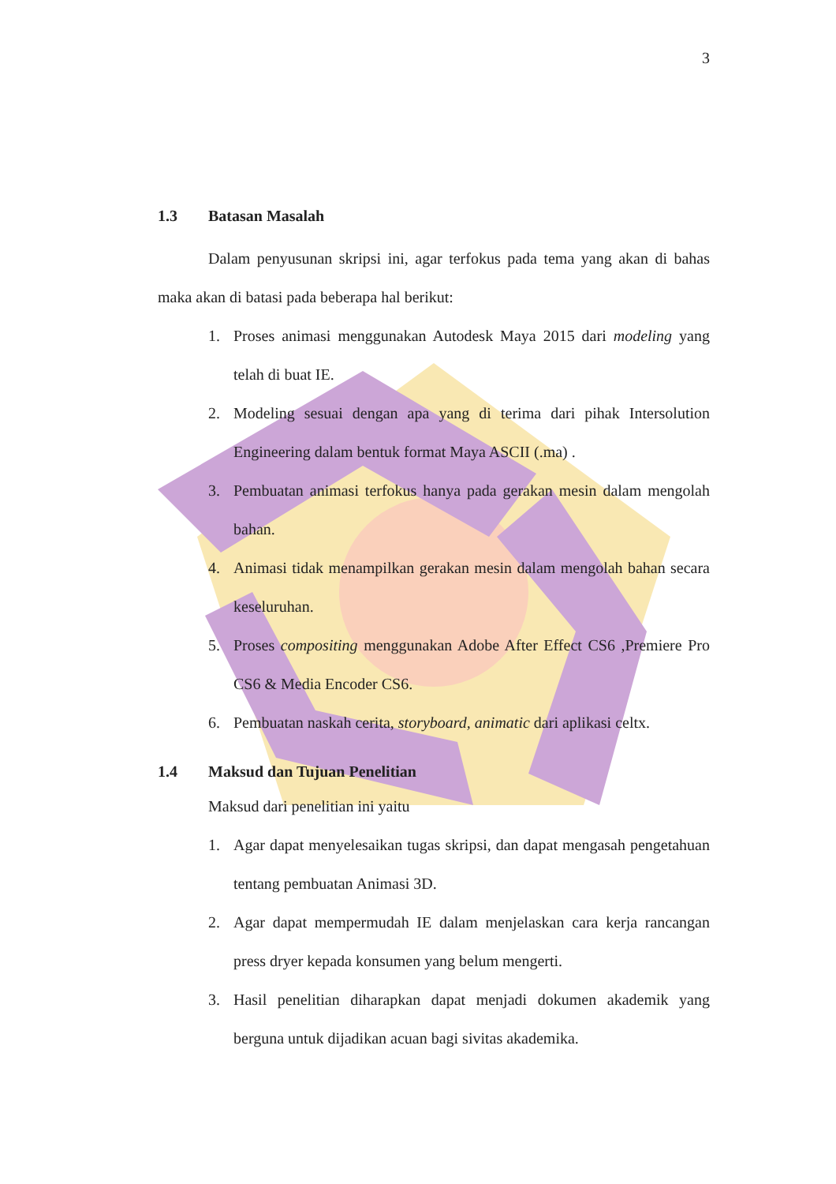3
1.3 Batasan Masalah
Dalam penyusunan skripsi ini, agar terfokus pada tema yang akan di bahas maka akan di batasi pada beberapa hal berikut:
1. Proses animasi menggunakan Autodesk Maya 2015 dari modeling yang telah di buat IE.
2. Modeling sesuai dengan apa yang di terima dari pihak Intersolution Engineering dalam bentuk format Maya ASCII (.ma) .
3. Pembuatan animasi terfokus hanya pada gerakan mesin dalam mengolah bahan.
4. Animasi tidak menampilkan gerakan mesin dalam mengolah bahan secara keseluruhan.
5. Proses compositing menggunakan Adobe After Effect CS6 ,Premiere Pro CS6 & Media Encoder CS6.
6. Pembuatan naskah cerita, storyboard, animatic dari aplikasi celtx.
1.4 Maksud dan Tujuan Penelitian
Maksud dari penelitian ini yaitu
1. Agar dapat menyelesaikan tugas skripsi, dan dapat mengasah pengetahuan tentang pembuatan Animasi 3D.
2. Agar dapat mempermudah IE dalam menjelaskan cara kerja rancangan press dryer kepada konsumen yang belum mengerti.
3. Hasil penelitian diharapkan dapat menjadi dokumen akademik yang berguna untuk dijadikan acuan bagi sivitas akademika.